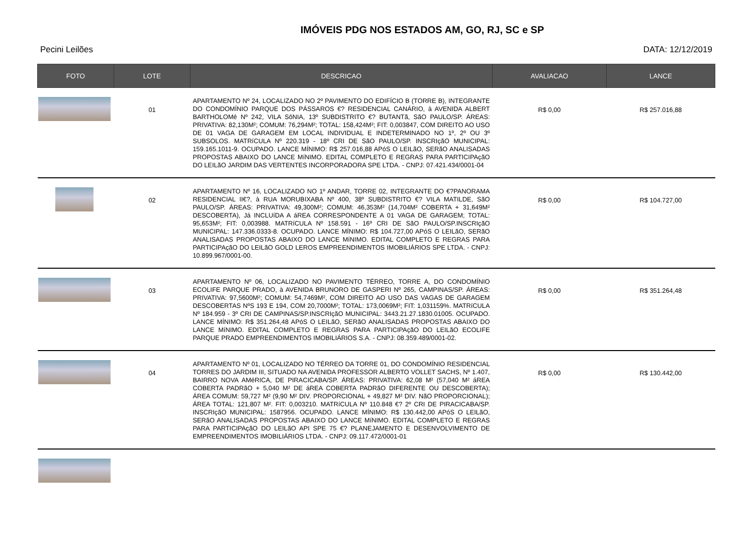IMÓVEIS PDG NOS ESTADOS AM, GO, RJ, SC e SP
Pecini Leilões DATA: 12/12/2019
| FOTO | LOTE | DESCRICAO | AVALIACAO | LANCE |
| --- | --- | --- | --- | --- |
| | 01 | APARTAMENTO Nº 24, LOCALIZADO NO 2º PAVIMENTO DO EDIFÍCIO B (TORRE B), INTEGRANTE DO CONDOMÍNIO PARQUE DOS PÁSSAROS €? RESIDENCIAL CANÁRIO, à AVENIDA ALBERT BARTHOLOMé Nº 242, VILA SôNIA, 13º SUBDISTRITO €? BUTANTã, SãO PAULO/SP. ÁREAS: PRIVATIVA: 82,130M²; COMUM: 76,294M²; TOTAL: 158,424M²; FIT: 0,003847, COM DIREITO AO USO DE 01 VAGA DE GARAGEM EM LOCAL INDIVIDUAL E INDETERMINADO NO 1º, 2º OU 3º SUBSOLOS. MATRíCULA Nº 220.319 - 18º CRI DE SãO PAULO/SP. INSCRIçãO MUNICIPAL: 159.165.1011-9. OCUPADO. LANCE MÍNIMO: R$ 257.016,88 APóS O LEILãO, SERãO ANALISADAS PROPOSTAS ABAIXO DO LANCE MíNIMO. EDITAL COMPLETO E REGRAS PARA PARTICIPAçãO DO LEILãO JARDIM DAS VERTENTES INCORPORADORA SPE LTDA. - CNPJ: 07.421.434/0001-04 | R$ 0,00 | R$ 257.016,88 |
| | 02 | APARTAMENTO Nº 16, LOCALIZADO NO 1º ANDAR, TORRE 02, INTEGRANTE DO €?PANORAMA RESIDENCIAL II€?, à RUA MORUBIXABA Nº 400, 38º SUBDISTRITO €? VILA MATILDE, SãO PAULO/SP. ÁREAS: PRIVATIVA: 49,300M²; COMUM: 46,353M² (14,704M² COBERTA + 31,649M² DESCOBERTA), Já INCLUíDA A áREA CORRESPONDENTE A 01 VAGA DE GARAGEM; TOTAL: 95,653M²; FIT: 0,003988. MATRíCULA Nº 158.591 - 16º CRI DE SãO PAULO/SP.INSCRIçãO MUNICIPAL: 147.336.0333-8. OCUPADO. LANCE MÍNIMO: R$ 104.727,00 APóS O LEILãO, SERãO ANALISADAS PROPOSTAS ABAIXO DO LANCE MíNIMO. EDITAL COMPLETO E REGRAS PARA PARTICIPAçãO DO LEILãO GOLD LEROS EMPREENDIMENTOS IMOBILIÁRIOS SPE LTDA. - CNPJ: 10.899.967/0001-00. | R$ 0,00 | R$ 104.727,00 |
| | 03 | APARTAMENTO Nº 06, LOCALIZADO NO PAVIMENTO TÉRREO, TORRE A, DO CONDOMÍNIO ECOLIFE PARQUE PRADO, à AVENIDA BRUNORO DE GASPERI Nº 265, CAMPINAS/SP. ÁREAS: PRIVATIVA: 97,5600M²; COMUM: 54,7469M², COM DIREITO AO USO DAS VAGAS DE GARAGEM DESCOBERTAS NºS 193 E 194, COM 20,7000M²; TOTAL: 173,0069M²; FIT: 1,031159%. MATRíCULA Nº 184.959 - 3º CRI DE CAMPINAS/SP.INSCRIçãO MUNICIPAL: 3443.21.27.1830.01005. OCUPADO. LANCE MÍNIMO: R$ 351.264,48 APóS O LEILãO, SERãO ANALISADAS PROPOSTAS ABAIXO DO LANCE MíNIMO. EDITAL COMPLETO E REGRAS PARA PARTICIPAçãO DO LEILãO ECOLIFE PARQUE PRADO EMPREENDIMENTOS IMOBILIÁRIOS S.A. - CNPJ: 08.359.489/0001-02. | R$ 0,00 | R$ 351.264,48 |
| | 04 | APARTAMENTO Nº 01, LOCALIZADO NO TÉRREO DA TORRE 01, DO CONDOMÍNIO RESIDENCIAL TORRES DO JARDIM III, SITUADO NA AVENIDA PROFESSOR ALBERTO VOLLET SACHS, Nº 1.407, BAIRRO NOVA AMéRICA, DE PIRACICABA/SP. ÁREAS: PRIVATIVA: 62,08 M² (57,040 M² áREA COBERTA PADRãO + 5,040 M² DE áREA COBERTA PADRãO DIFERENTE OU DESCOBERTA); ÁREA COMUM: 59,727 M² (9,90 M² DIV. PROPORCIONAL + 49,827 M² DIV. NãO PROPORCIONAL); ÁREA TOTAL: 121,807 M². FIT: 0,003210. MATRíCULA Nº 110.848 €? 2º CRI DE PIRACICABA/SP. INSCRIçãO MUNICIPAL: 1587956. OCUPADO. LANCE MÍNIMO: R$ 130.442,00 APóS O LEILãO, SERãO ANALISADAS PROPOSTAS ABAIXO DO LANCE MíNIMO. EDITAL COMPLETO E REGRAS PARA PARTICIPAçãO DO LEILãO API SPE 75 €? PLANEJAMENTO E DESENVOLVIMENTO DE EMPREENDIMENTOS IMOBILIÁRIOS LTDA. - CNPJ: 09.117.472/0001-01 | R$ 0,00 | R$ 130.442,00 |